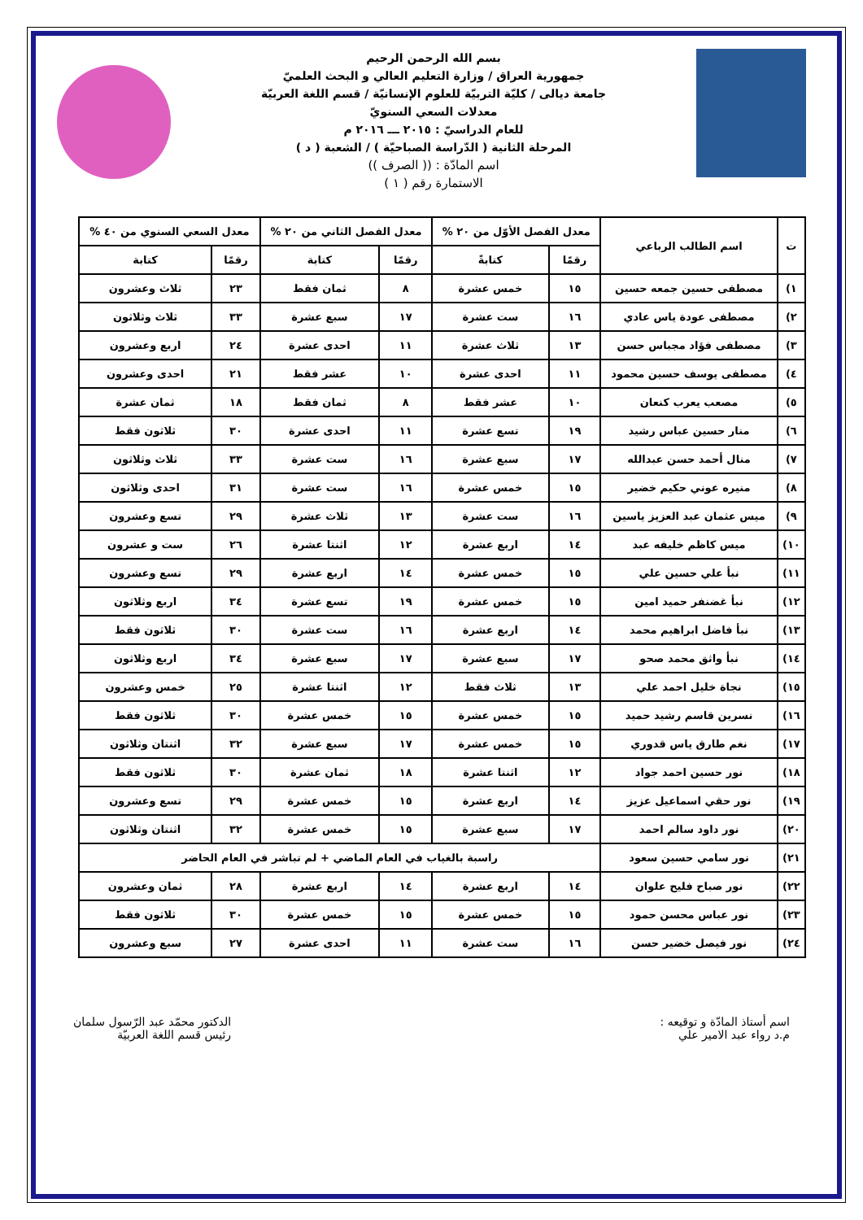بسم الله الرحمن الرحيم
جمهورية العراق / وزارة التعليم العالي و البحث العلميّ
جامعة ديالى / كليّة التربيّة للعلوم الإنسانيّة / قسم اللغة العربيّة
معدلات السعي السنويّ
للعام الدراسيّ : ٢٠١٥ ـــ ٢٠١٦ م
المرحلة الثانية ( الدّراسة الصباحيّة ) / الشعبة ( د )
اسم المادّة : (( الصرف ))
الاستمارة رقم ( ١ )
| ت | اسم الطالب الرباعي | معدل الفصل الأوّل من ٢٠ % | | معدل الفصل الثاني من ٢٠ % | | معدل السعي السنوي من ٤٠ % | |
| --- | --- | --- | --- | --- | --- | --- | --- |
| | | رقمًا | كتابةً | رقمًا | كتابة | رقمًا | كتابة |
| ١) | مصطفى حسين جمعه حسين | ١٥ | خمس عشرة | ٨ | ثمان فقط | ٢٣ | ثلاث وعشرون |
| ٢) | مصطفى عودة ياس عادي | ١٦ | ست عشرة | ١٧ | سبع عشرة | ٣٣ | ثلاث وثلاثون |
| ٣) | مصطفى فؤاد مجباس حسن | ١٣ | ثلاث عشرة | ١١ | احدى عشرة | ٢٤ | اربع وعشرون |
| ٤) | مصطفى يوسف حسين محمود | ١١ | احدى عشرة | ١٠ | عشر فقط | ٢١ | احدى وعشرون |
| ٥) | مصعب يعرب كنعان | ١٠ | عشر فقط | ٨ | ثمان فقط | ١٨ | ثمان عشرة |
| ٦) | منار حسين عباس رشيد | ١٩ | تسع عشرة | ١١ | احدى عشرة | ٣٠ | ثلاثون فقط |
| ٧) | منال أحمد حسن عبدالله | ١٧ | سبع عشرة | ١٦ | ست عشرة | ٣٣ | ثلاث وثلاثون |
| ٨) | منيره عوني حكيم خضير | ١٥ | خمس عشرة | ١٦ | ست عشرة | ٣١ | احدى وثلاثون |
| ٩) | ميس عثمان عبد العزيز ياسين | ١٦ | ست عشرة | ١٣ | ثلاث عشرة | ٢٩ | تسع وعشرون |
| ١٠) | ميس كاظم خليفه عبد | ١٤ | اربع عشرة | ١٢ | اثنتا عشرة | ٢٦ | ست و عشرون |
| ١١) | نبأ علي حسين علي | ١٥ | خمس عشرة | ١٤ | اربع عشرة | ٢٩ | تسع وعشرون |
| ١٢) | نبأ غضنفر حميد امين | ١٥ | خمس عشرة | ١٩ | تسع عشرة | ٣٤ | اربع وثلاثون |
| ١٣) | نبأ فاضل ابراهيم محمد | ١٤ | اربع عشرة | ١٦ | ست عشرة | ٣٠ | ثلاثون فقط |
| ١٤) | نبأ واثق محمد صحو | ١٧ | سبع عشرة | ١٧ | سبع عشرة | ٣٤ | اربع وثلاثون |
| ١٥) | نجاة خليل احمد علي | ١٣ | ثلاث فقط | ١٢ | اثنتا عشرة | ٢٥ | خمس وعشرون |
| ١٦) | نسرين قاسم رشيد حميد | ١٥ | خمس عشرة | ١٥ | خمس عشرة | ٣٠ | ثلاثون فقط |
| ١٧) | نغم طارق ياس قدوري | ١٥ | خمس عشرة | ١٧ | سبع عشرة | ٣٢ | اثنتان وثلاثون |
| ١٨) | نور حسين احمد جواد | ١٢ | اثنتا عشرة | ١٨ | ثمان عشرة | ٣٠ | ثلاثون فقط |
| ١٩) | نور حقي اسماعيل عزيز | ١٤ | اربع عشرة | ١٥ | خمس عشرة | ٢٩ | تسع وعشرون |
| ٢٠) | نور داود سالم احمد | ١٧ | سبع عشرة | ١٥ | خمس عشرة | ٣٢ | اثنتان وثلاثون |
| ٢١) | نور سامي حسين سعود | راسبة بالغياب في العام الماضي + لم تباشر في العام الحاضر | | | | | |
| ٢٢) | نور صباح فليح علوان | ١٤ | اربع عشرة | ١٤ | اربع عشرة | ٢٨ | ثمان وعشرون |
| ٢٣) | نور عباس محسن حمود | ١٥ | خمس عشرة | ١٥ | خمس عشرة | ٣٠ | ثلاثون فقط |
| ٢٤) | نور فيصل خضير حسن | ١٦ | ست عشرة | ١١ | احدى عشرة | ٢٧ | سبع وعشرون |
اسم أستاذ المادّة و توقيعه :
م.د رواء عبد الامير علي
الدكتور محمّد عبد الرّسول سلمان
رئيس قسم اللغة العربيّة